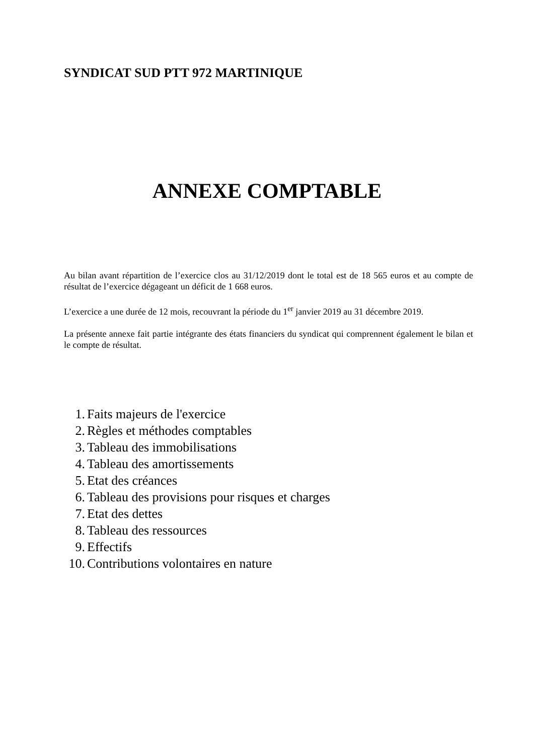SYNDICAT SUD PTT 972 MARTINIQUE
ANNEXE COMPTABLE
Au bilan avant répartition de l’exercice clos au 31/12/2019 dont le total est de 18 565 euros et au compte de résultat de l’exercice dégageant un déficit de 1 668 euros.
L’exercice a une durée de 12 mois, recouvrant la période du 1<sup>er</sup> janvier 2019 au 31 décembre 2019.
La présente annexe fait partie intégrante des états financiers du syndicat qui comprennent également le bilan et le compte de résultat.
1. Faits majeurs de l'exercice
2. Règles et méthodes comptables
3. Tableau des immobilisations
4. Tableau des amortissements
5. Etat des créances
6. Tableau des provisions pour risques et charges
7. Etat des dettes
8. Tableau des ressources
9. Effectifs
10. Contributions volontaires en nature